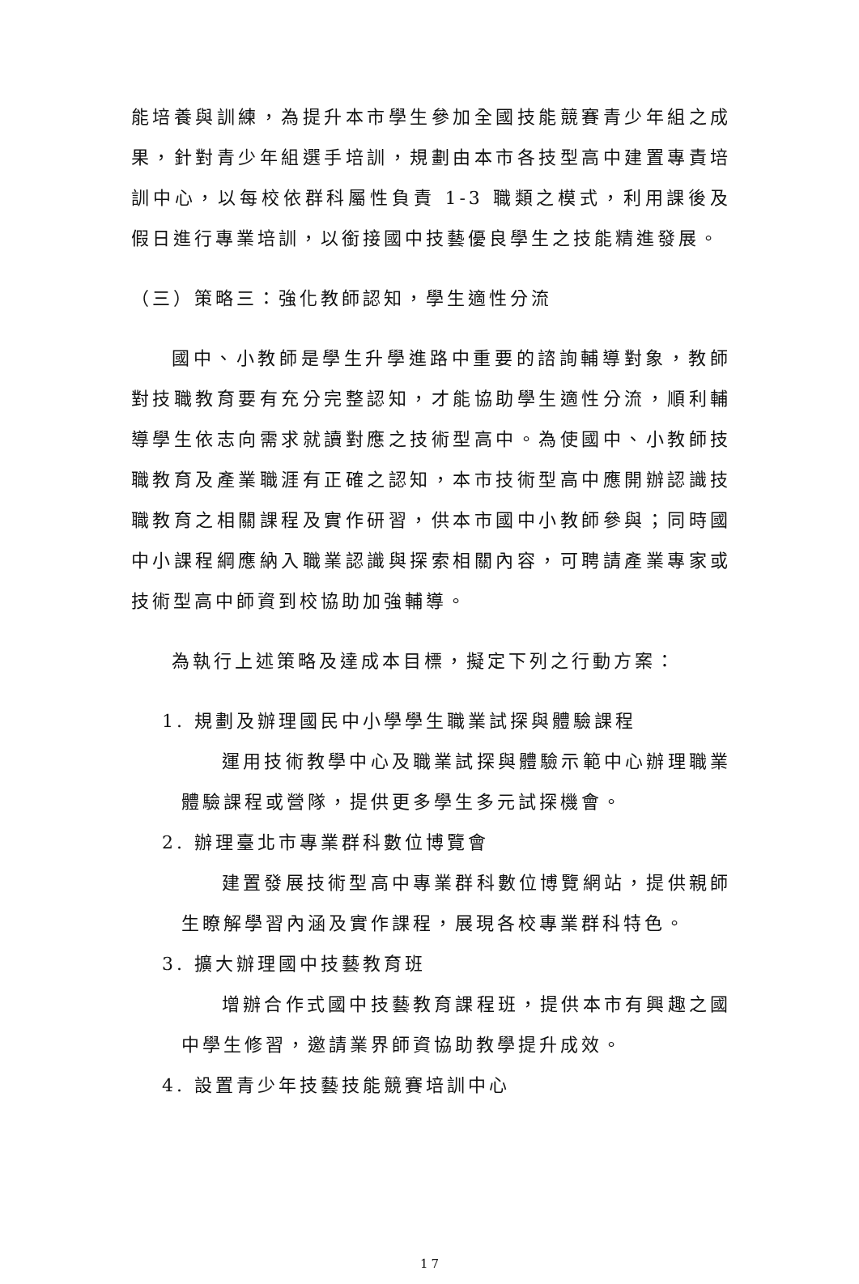能培養與訓練，為提升本市學生參加全國技能競賽青少年組之成果，針對青少年組選手培訓，規劃由本市各技型高中建置專責培訓中心，以每校依群科屬性負責 1-3 職類之模式，利用課後及假日進行專業培訓，以銜接國中技藝優良學生之技能精進發展。
（三）策略三：強化教師認知，學生適性分流
國中、小教師是學生升學進路中重要的諮詢輔導對象，教師對技職教育要有充分完整認知，才能協助學生適性分流，順利輔導學生依志向需求就讀對應之技術型高中。為使國中、小教師技職教育及產業職涯有正確之認知，本市技術型高中應開辦認識技職教育之相關課程及實作研習，供本市國中小教師參與；同時國中小課程綱應納入職業認識與探索相關內容，可聘請產業專家或技術型高中師資到校協助加強輔導。
為執行上述策略及達成本目標，擬定下列之行動方案：
1. 規劃及辦理國民中小學學生職業試探與體驗課程
運用技術教學中心及職業試探與體驗示範中心辦理職業體驗課程或營隊，提供更多學生多元試探機會。
2. 辦理臺北市專業群科數位博覽會
建置發展技術型高中專業群科數位博覽網站，提供親師生瞭解學習內涵及實作課程，展現各校專業群科特色。
3. 擴大辦理國中技藝教育班
增辦合作式國中技藝教育課程班，提供本市有興趣之國中學生修習，邀請業界師資協助教學提升成效。
4. 設置青少年技藝技能競賽培訓中心
17